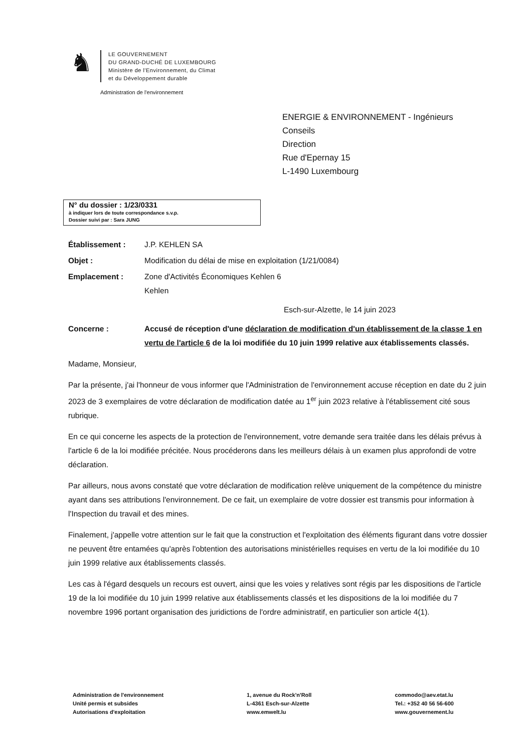♞
LE GOUVERNEMENT
DU GRAND-DUCHÉ DE LUXEMBOURG
Ministère de l'Environnement, du Climat
et du Développement durable
Administration de l'environnement
ENERGIE & ENVIRONNEMENT - Ingénieurs
Conseils
Direction
Rue d'Epernay 15
L-1490 Luxembourg
N° du dossier : 1/23/0331
à indiquer lors de toute correspondance s.v.p.
Dossier suivi par : Sara JUNG
Établissement : J.P. KEHLEN SA
Objet : Modification du délai de mise en exploitation (1/21/0084)
Emplacement : Zone d'Activités Économiques Kehlen 6
Kehlen
Esch-sur-Alzette, le 14 juin 2023
Concerne : Accusé de réception d'une déclaration de modification d'un établissement de la classe 1 en vertu de l'article 6 de la loi modifiée du 10 juin 1999 relative aux établissements classés.
Madame, Monsieur,
Par la présente, j'ai l'honneur de vous informer que l'Administration de l'environnement accuse réception en date du 2 juin 2023 de 3 exemplaires de votre déclaration de modification datée au 1<sup>er</sup> juin 2023 relative à l'établissement cité sous rubrique.
En ce qui concerne les aspects de la protection de l'environnement, votre demande sera traitée dans les délais prévus à l'article 6 de la loi modifiée précitée. Nous procéderons dans les meilleurs délais à un examen plus approfondi de votre déclaration.
Par ailleurs, nous avons constaté que votre déclaration de modification relève uniquement de la compétence du ministre ayant dans ses attributions l'environnement. De ce fait, un exemplaire de votre dossier est transmis pour information à l'Inspection du travail et des mines.
Finalement, j'appelle votre attention sur le fait que la construction et l'exploitation des éléments figurant dans votre dossier ne peuvent être entamées qu'après l'obtention des autorisations ministérielles requises en vertu de la loi modifiée du 10 juin 1999 relative aux établissements classés.
Les cas à l'égard desquels un recours est ouvert, ainsi que les voies y relatives sont régis par les dispositions de l'article 19 de la loi modifiée du 10 juin 1999 relative aux établissements classés et les dispositions de la loi modifiée du 7 novembre 1996 portant organisation des juridictions de l'ordre administratif, en particulier son article 4(1).
Administration de l'environnement
Unité permis et subsides
Autorisations d'exploitation
1, avenue du Rock'n'Roll
L-4361 Esch-sur-Alzette
www.emwelt.lu
commodo@aev.etat.lu
Tel.: +352 40 56 56-600
www.gouvernement.lu